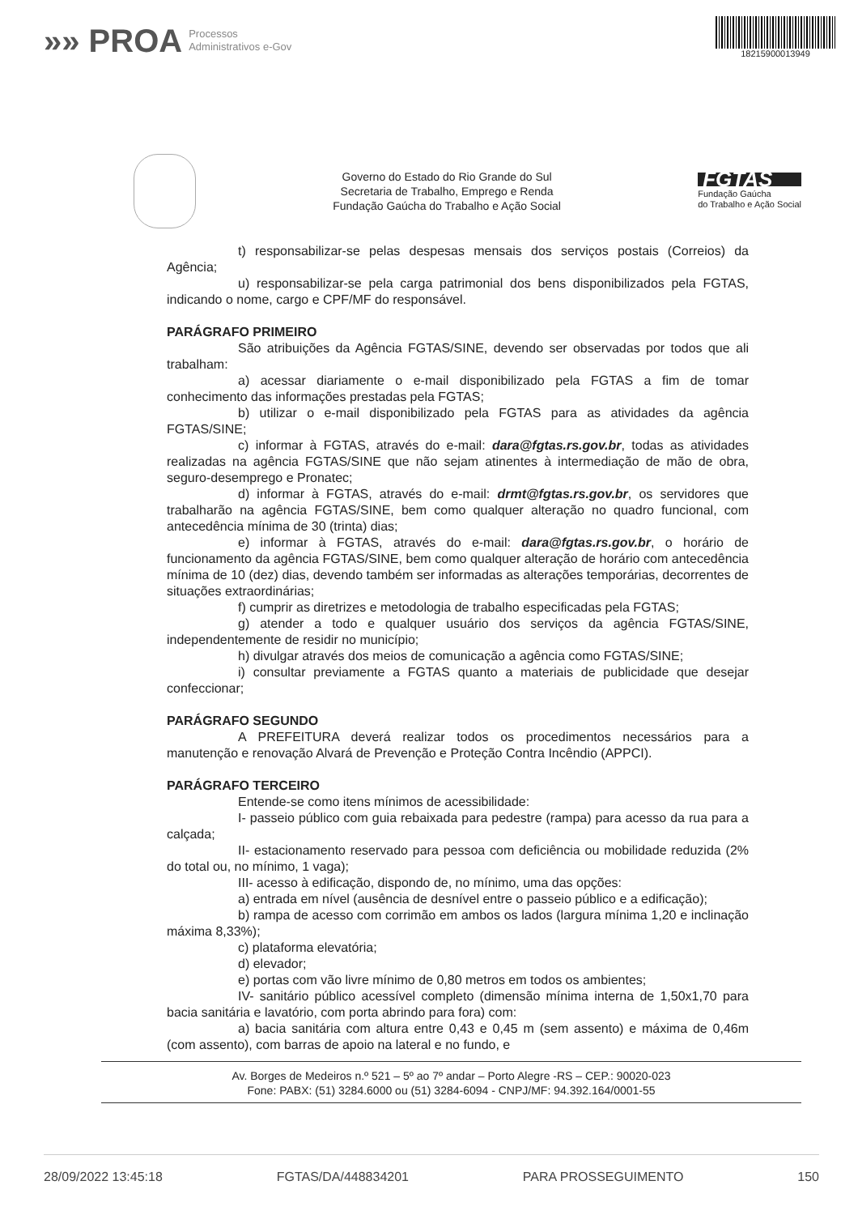»» PROA Processos
Administrativos e-Gov
18215900013949
Governo do Estado do Rio Grande do Sul
Secretaria de Trabalho, Emprego e Renda
Fundação Gaúcha do Trabalho e Ação Social
FGTAS
Fundação Gaúcha
do Trabalho e Ação Social
t) responsabilizar-se pelas despesas mensais dos serviços postais (Correios) da Agência;
u) responsabilizar-se pela carga patrimonial dos bens disponibilizados pela FGTAS, indicando o nome, cargo e CPF/MF do responsável.
PARÁGRAFO PRIMEIRO
São atribuições da Agência FGTAS/SINE, devendo ser observadas por todos que ali trabalham:
a) acessar diariamente o e-mail disponibilizado pela FGTAS a fim de tomar conhecimento das informações prestadas pela FGTAS;
b) utilizar o e-mail disponibilizado pela FGTAS para as atividades da agência FGTAS/SINE;
c) informar à FGTAS, através do e-mail: dara@fgtas.rs.gov.br, todas as atividades realizadas na agência FGTAS/SINE que não sejam atinentes à intermediação de mão de obra, seguro-desemprego e Pronatec;
d) informar à FGTAS, através do e-mail: drmt@fgtas.rs.gov.br, os servidores que trabalharão na agência FGTAS/SINE, bem como qualquer alteração no quadro funcional, com antecedência mínima de 30 (trinta) dias;
e) informar à FGTAS, através do e-mail: dara@fgtas.rs.gov.br, o horário de funcionamento da agência FGTAS/SINE, bem como qualquer alteração de horário com antecedência mínima de 10 (dez) dias, devendo também ser informadas as alterações temporárias, decorrentes de situações extraordinárias;
f) cumprir as diretrizes e metodologia de trabalho especificadas pela FGTAS;
g) atender a todo e qualquer usuário dos serviços da agência FGTAS/SINE, independentemente de residir no município;
h) divulgar através dos meios de comunicação a agência como FGTAS/SINE;
i) consultar previamente a FGTAS quanto a materiais de publicidade que desejar confeccionar;
PARÁGRAFO SEGUNDO
A PREFEITURA deverá realizar todos os procedimentos necessários para a manutenção e renovação Alvará de Prevenção e Proteção Contra Incêndio (APPCI).
PARÁGRAFO TERCEIRO
Entende-se como itens mínimos de acessibilidade:
I- passeio público com guia rebaixada para pedestre (rampa) para acesso da rua para a calçada;
II- estacionamento reservado para pessoa com deficiência ou mobilidade reduzida (2% do total ou, no mínimo, 1 vaga);
III- acesso à edificação, dispondo de, no mínimo, uma das opções:
a) entrada em nível (ausência de desnível entre o passeio público e a edificação);
b) rampa de acesso com corrimão em ambos os lados (largura mínima 1,20 e inclinação máxima 8,33%);
c) plataforma elevatória;
d) elevador;
e) portas com vão livre mínimo de 0,80 metros em todos os ambientes;
IV- sanitário público acessível completo (dimensão mínima interna de 1,50x1,70 para bacia sanitária e lavatório, com porta abrindo para fora) com:
a) bacia sanitária com altura entre 0,43 e 0,45 m (sem assento) e máxima de 0,46m (com assento), com barras de apoio na lateral e no fundo, e
Av. Borges de Medeiros n.º 521 – 5º ao 7º andar – Porto Alegre -RS – CEP.: 90020-023
Fone: PABX: (51) 3284.6000 ou (51) 3284-6094 - CNPJ/MF: 94.392.164/0001-55
28/09/2022 13:45:18 FGTAS/DA/448834201 PARA PROSSEGUIMENTO 150